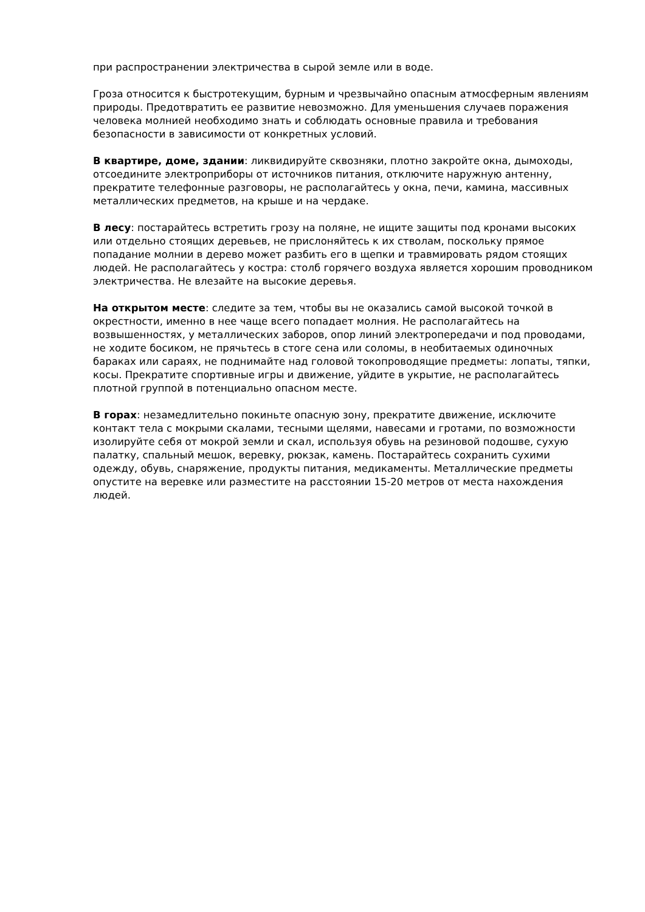при распространении электричества в сырой земле или в воде.
Гроза относится к быстротекущим, бурным и чрезвычайно опасным атмосферным явлениям природы. Предотвратить ее развитие невозможно. Для уменьшения случаев поражения человека молнией необходимо знать и соблюдать основные правила и требования безопасности в зависимости от конкретных условий.
В квартире, доме, здании: ликвидируйте сквозняки, плотно закройте окна, дымоходы, отсоедините электроприборы от источников питания, отключите наружную антенну, прекратите телефонные разговоры, не располагайтесь у окна, печи, камина, массивных металлических предметов, на крыше и на чердаке.
В лесу: постарайтесь встретить грозу на поляне, не ищите защиты под кронами высоких или отдельно стоящих деревьев, не прислоняйтесь к их стволам, поскольку прямое попадание молнии в дерево может разбить его в щепки и травмировать рядом стоящих людей. Не располагайтесь у костра: столб горячего воздуха является хорошим проводником электричества. Не влезайте на высокие деревья.
На открытом месте: следите за тем, чтобы вы не оказались самой высокой точкой в окрестности, именно в нее чаще всего попадает молния. Не располагайтесь на возвышенностях, у металлических заборов, опор линий электропередачи и под проводами, не ходите босиком, не прячьтесь в стоге сена или соломы, в необитаемых одиночных бараках или сараях, не поднимайте над головой токопроводящие предметы: лопаты, тяпки, косы. Прекратите спортивные игры и движение, уйдите в укрытие, не располагайтесь плотной группой в потенциально опасном месте.
В горах: незамедлительно покиньте опасную зону, прекратите движение, исключите контакт тела с мокрыми скалами, тесными щелями, навесами и гротами, по возможности изолируйте себя от мокрой земли и скал, используя обувь на резиновой подошве, сухую палатку, спальный мешок, веревку, рюкзак, камень. Постарайтесь сохранить сухими одежду, обувь, снаряжение, продукты питания, медикаменты. Металлические предметы опустите на веревке или разместите на расстоянии 15-20 метров от места нахождения людей.